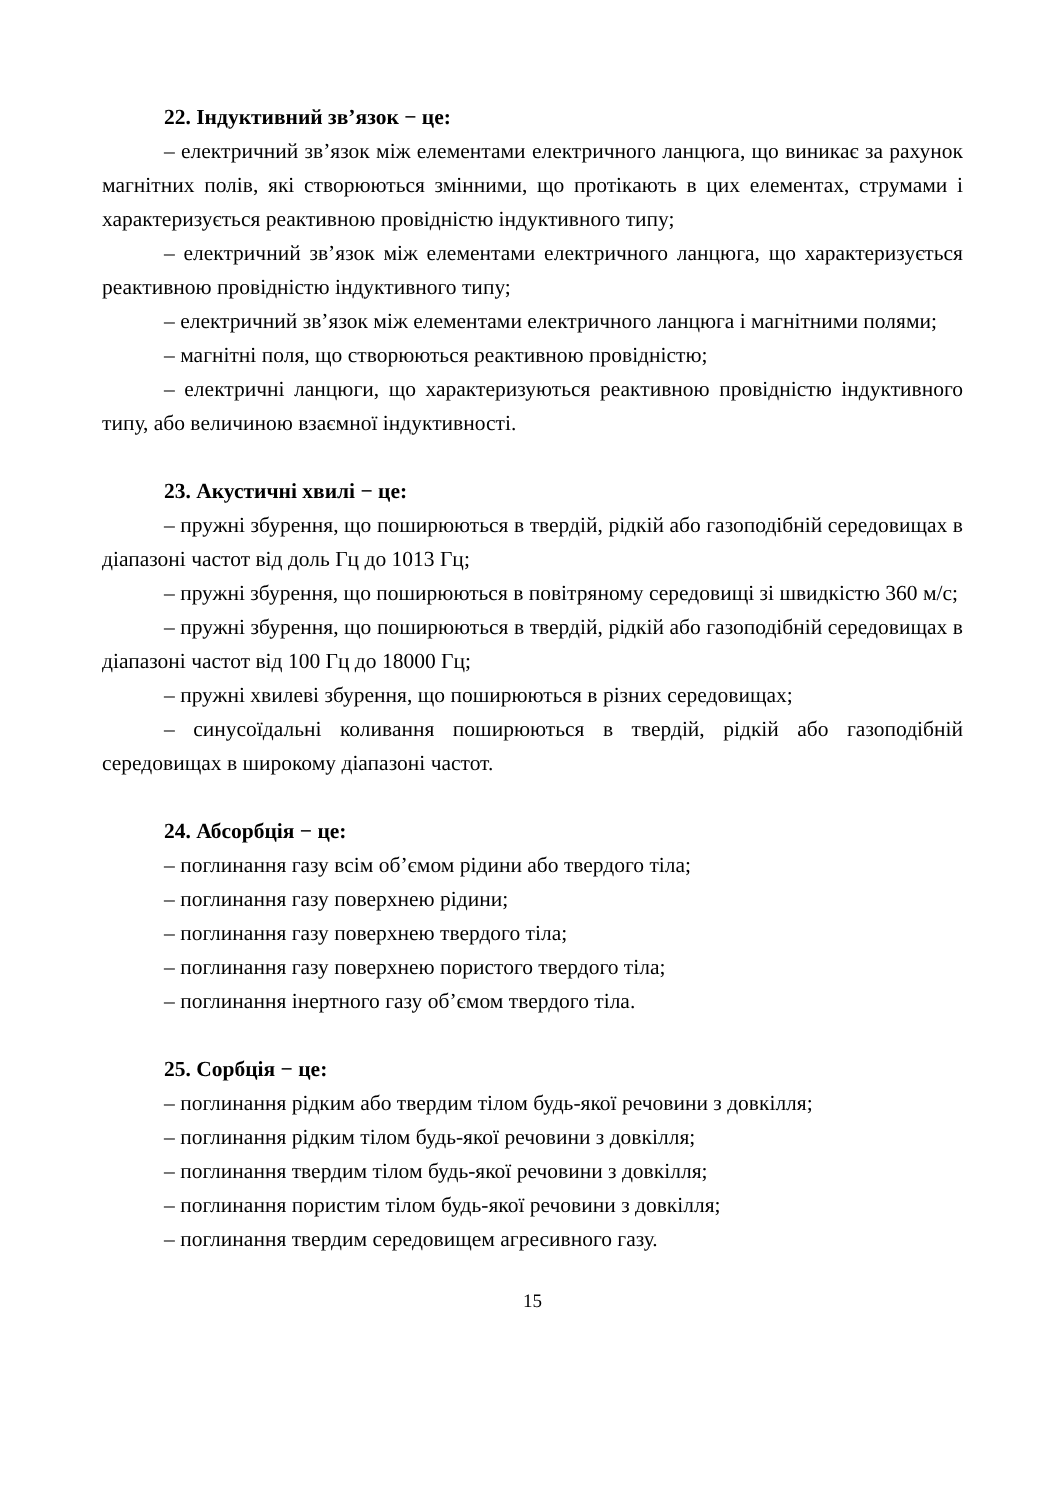22. Індуктивний зв’язок − це:
– електричний зв’язок між елементами електричного ланцюга, що виникає за рахунок магнітних полів, які створюються змінними, що протікають в цих елементах, струмами і характеризується реактивною провідністю індуктивного типу;
– електричний зв’язок між елементами електричного ланцюга, що характеризується реактивною провідністю індуктивного типу;
– електричний зв’язок між елементами електричного ланцюга і магнітними полями;
– магнітні поля, що створюються реактивною провідністю;
– електричні ланцюги, що характеризуються реактивною провідністю індуктивного типу, або величиною взаємної індуктивності.
23. Акустичні хвилі − це:
– пружні збурення, що поширюються в твердій, рідкій або газоподібній середовищах в діапазоні частот від доль Гц до 1013 Гц;
– пружні збурення, що поширюються в повітряному середовищі зі швидкістю 360 м/с;
– пружні збурення, що поширюються в твердій, рідкій або газоподібній середовищах в діапазоні частот від 100 Гц до 18000 Гц;
– пружні хвилеві збурення, що поширюються в різних середовищах;
– синусоїдальні коливання поширюються в твердій, рідкій або газоподібній середовищах в широкому діапазоні частот.
24. Абсорбція − це:
– поглинання газу всім об’ємом рідини або твердого тіла;
– поглинання газу поверхнею рідини;
– поглинання газу поверхнею твердого тіла;
– поглинання газу поверхнею пористого твердого тіла;
– поглинання інертного газу об’ємом твердого тіла.
25. Сорбція − це:
– поглинання рідким або твердим тілом будь-якої речовини з довкілля;
– поглинання рідким тілом будь-якої речовини з довкілля;
– поглинання твердим тілом будь-якої речовини з довкілля;
– поглинання пористим тілом будь-якої речовини з довкілля;
– поглинання твердим середовищем агресивного газу.
15